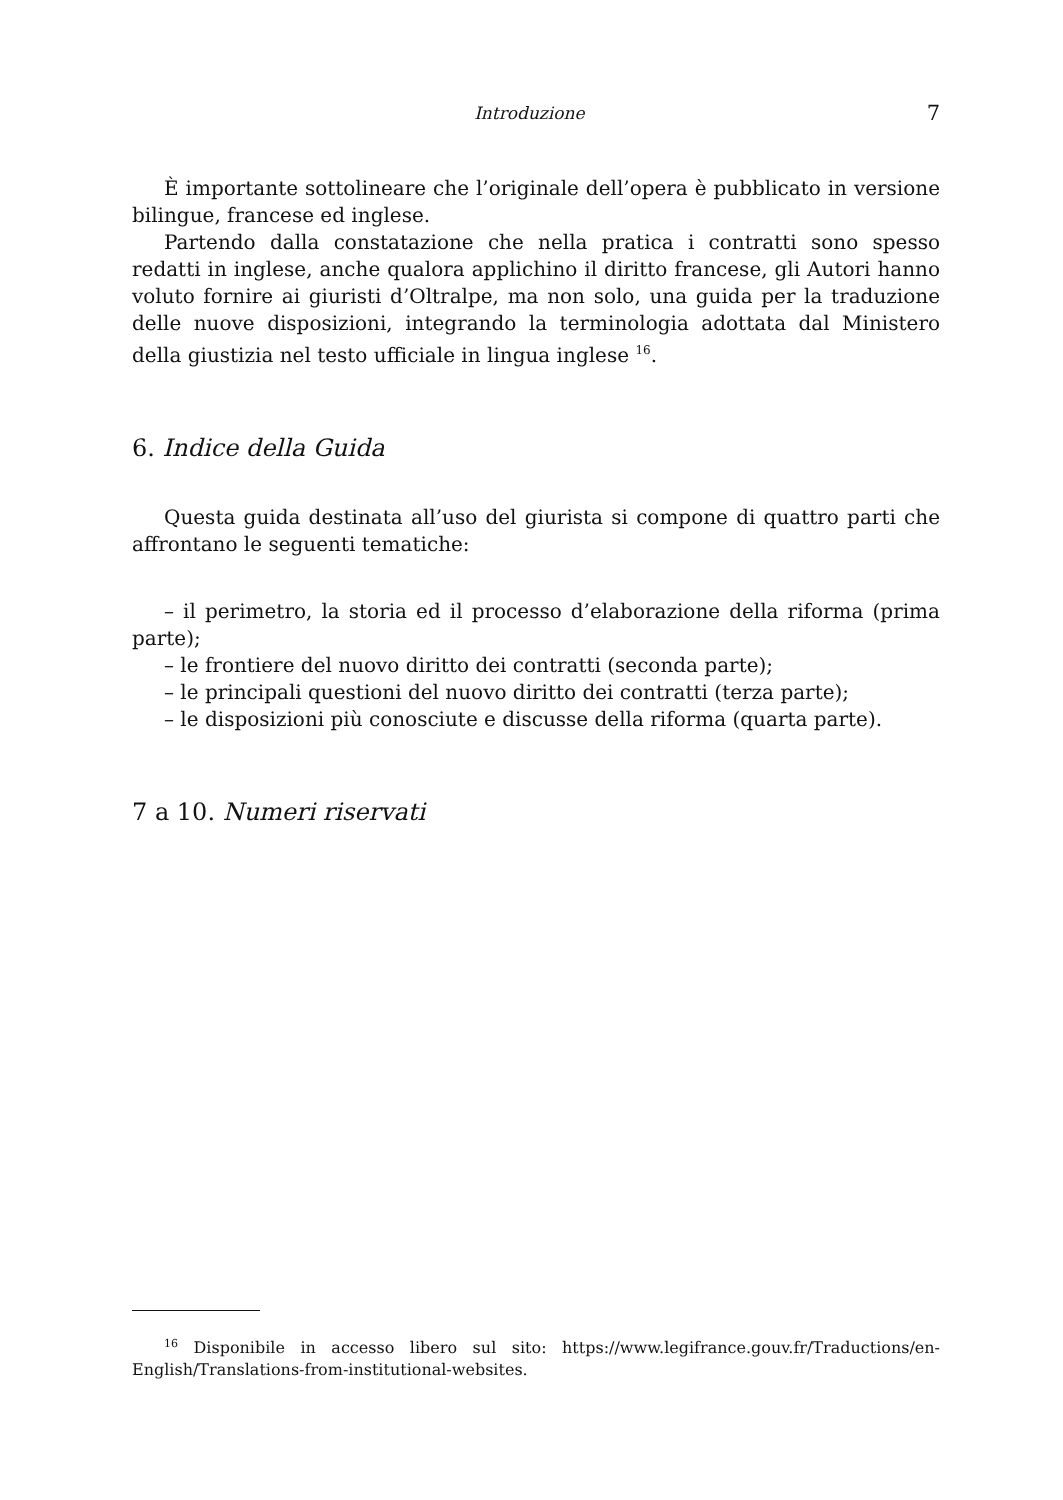Introduzione 7
È importante sottolineare che l’originale dell’opera è pubblicato in versione bilingue, francese ed inglese.
Partendo dalla constatazione che nella pratica i contratti sono spesso redatti in inglese, anche qualora applichino il diritto francese, gli Autori hanno voluto fornire ai giuristi d’Oltralpe, ma non solo, una guida per la traduzione delle nuove disposizioni, integrando la terminologia adottata dal Ministero della giustizia nel testo ufficiale in lingua inglese <sup>16</sup>.
6. Indice della Guida
Questa guida destinata all’uso del giurista si compone di quattro parti che affrontano le seguenti tematiche:
– il perimetro, la storia ed il processo d’elaborazione della riforma (prima parte);
– le frontiere del nuovo diritto dei contratti (seconda parte);
– le principali questioni del nuovo diritto dei contratti (terza parte);
– le disposizioni più conosciute e discusse della riforma (quarta parte).
7 a 10. Numeri riservati
<sup>16</sup> Disponibile in accesso libero sul sito: https://www.legifrance.gouv.fr/Traductions/en-English/Translations-from-institutional-websites.